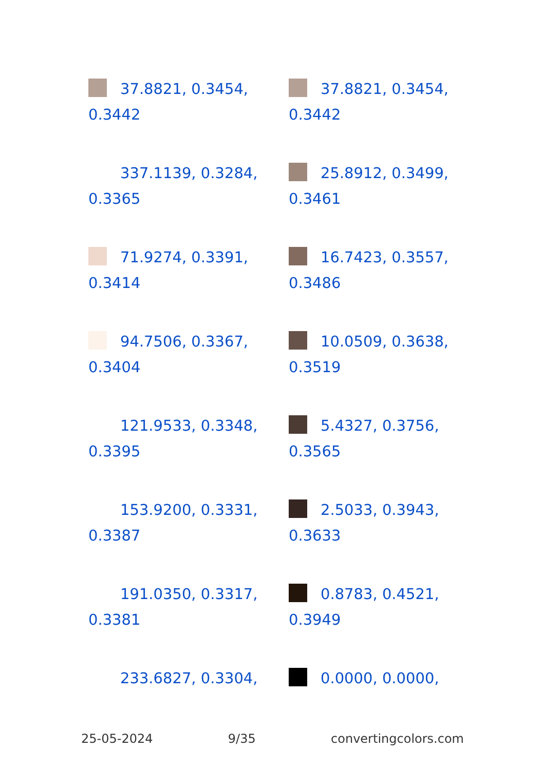37.8821, 0.3454,
0.3442
37.8821, 0.3454,
0.3442
337.1139, 0.3284,
0.3365
25.8912, 0.3499,
0.3461
71.9274, 0.3391,
0.3414
16.7423, 0.3557,
0.3486
94.7506, 0.3367,
0.3404
10.0509, 0.3638,
0.3519
121.9533, 0.3348,
0.3395
5.4327, 0.3756,
0.3565
153.9200, 0.3331,
0.3387
2.5033, 0.3943,
0.3633
191.0350, 0.3317,
0.3381
0.8783, 0.4521,
0.3949
233.6827, 0.3304,
0.0000, 0.0000,
25-05-2024 9/35 convertingcolors.com